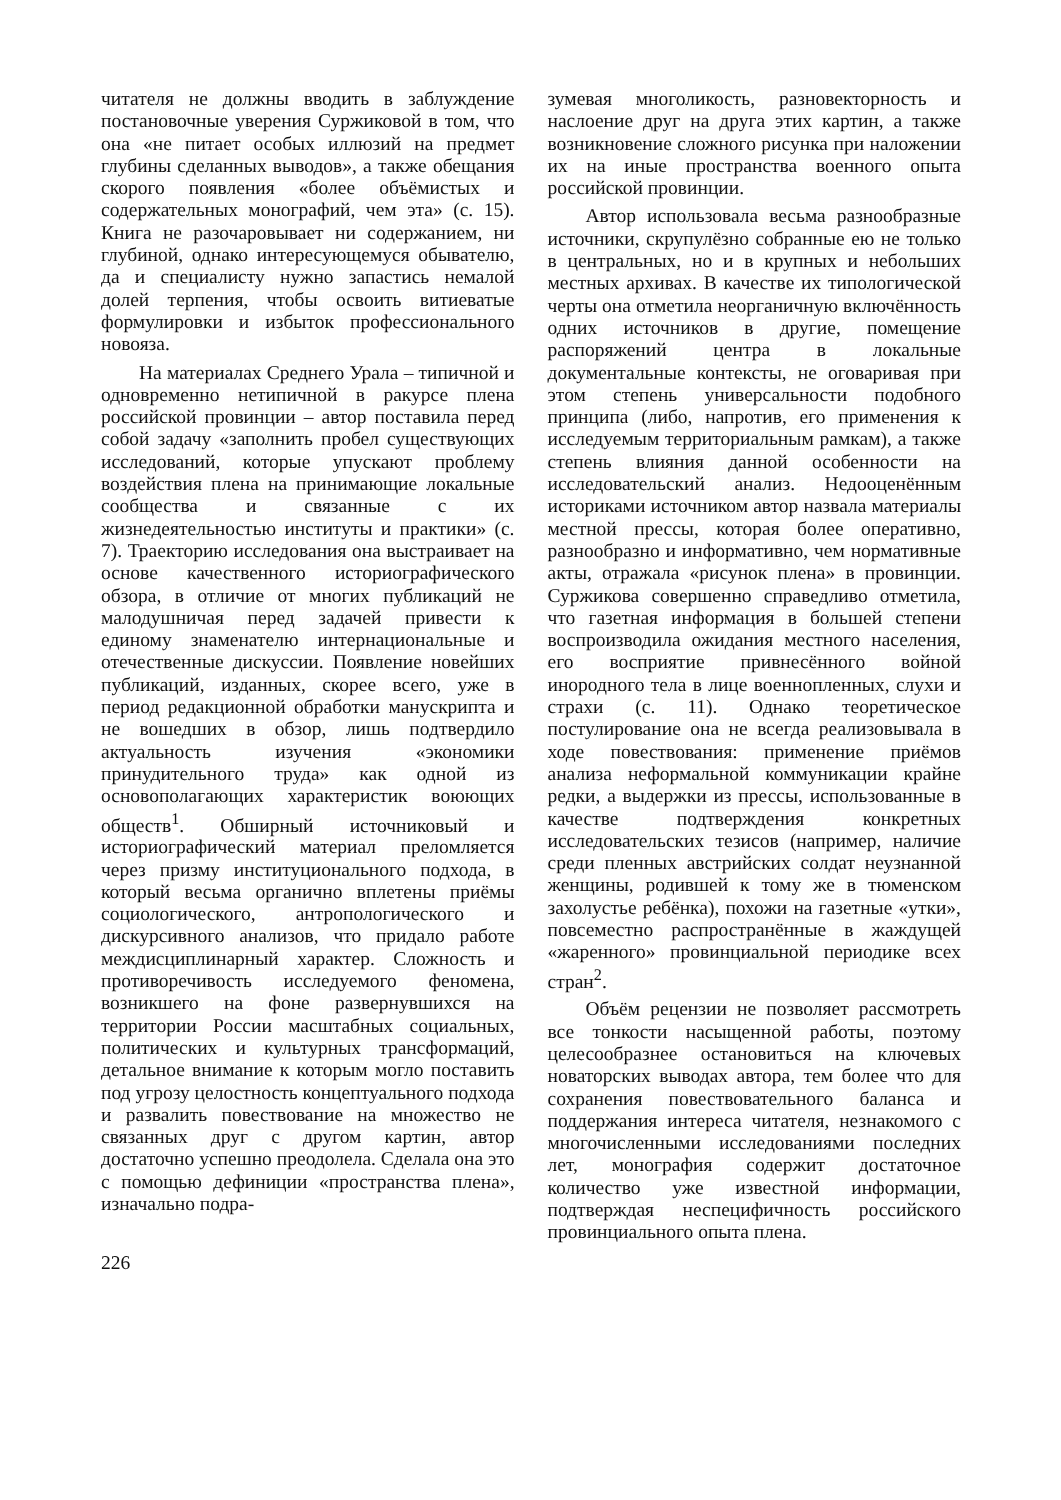читателя не должны вводить в заблуждение постановочные уверения Суржиковой в том, что она «не питает особых иллюзий на предмет глубины сделанных выводов», а также обещания скорого появления «более объёмистых и содержательных монографий, чем эта» (с. 15). Книга не разочаровывает ни содержанием, ни глубиной, однако интересующемуся обывателю, да и специалисту нужно запастись немалой долей терпения, чтобы освоить витиеватые формулировки и избыток профессионального новояза.
На материалах Среднего Урала – типичной и одновременно нетипичной в ракурсе плена российской провинции – автор поставила перед собой задачу «заполнить пробел существующих исследований, которые упускают проблему воздействия плена на принимающие локальные сообщества и связанные с их жизнедеятельностью институты и практики» (с. 7). Траекторию исследования она выстраивает на основе качественного историографического обзора, в отличие от многих публикаций не малодушничая перед задачей привести к единому знаменателю интернациональные и отечественные дискуссии. Появление новейших публикаций, изданных, скорее всего, уже в период редакционной обработки манускрипта и не вошедших в обзор, лишь подтвердило актуальность изучения «экономики принудительного труда» как одной из основополагающих характеристик воюющих обществ<sup>1</sup>. Обширный источниковый и историографический материал преломляется через призму институционального подхода, в который весьма органично вплетены приёмы социологического, антропологического и дискурсивного анализов, что придало работе междисциплинарный характер. Сложность и противоречивость исследуемого феномена, возникшего на фоне развернувшихся на территории России масштабных социальных, политических и культурных трансформаций, детальное внимание к которым могло поставить под угрозу целостность концептуального подхода и развалить повествование на множество не связанных друг с другом картин, автор достаточно успешно преодолела. Сделала она это с помощью дефиниции «пространства плена», изначально подра-
зумевая многоликость, разновекторность и наслоение друг на друга этих картин, а также возникновение сложного рисунка при наложении их на иные пространства военного опыта российской провинции.
Автор использовала весьма разнообразные источники, скрупулёзно собранные ею не только в центральных, но и в крупных и небольших местных архивах. В качестве их типологической черты она отметила неорганичную включённость одних источников в другие, помещение распоряжений центра в локальные документальные контексты, не оговаривая при этом степень универсальности подобного принципа (либо, напротив, его применения к исследуемым территориальным рамкам), а также степень влияния данной особенности на исследовательский анализ. Недооценённым историками источником автор назвала материалы местной прессы, которая более оперативно, разнообразно и информативно, чем нормативные акты, отражала «рисунок плена» в провинции. Суржикова совершенно справедливо отметила, что газетная информация в большей степени воспроизводила ожидания местного населения, его восприятие привнесённого войной инородного тела в лице военнопленных, слухи и страхи (с. 11). Однако теоретическое постулирование она не всегда реализовывала в ходе повествования: применение приёмов анализа неформальной коммуникации крайне редки, а выдержки из прессы, использованные в качестве подтверждения конкретных исследовательских тезисов (например, наличие среди пленных австрийских солдат неузнанной женщины, родившей к тому же в тюменском захолустье ребёнка), похожи на газетные «утки», повсеместно распространённые в жаждущей «жаренного» провинциальной периодике всех стран<sup>2</sup>.
Объём рецензии не позволяет рассмотреть все тонкости насыщенной работы, поэтому целесообразнее остановиться на ключевых новаторских выводах автора, тем более что для сохранения повествовательного баланса и поддержания интереса читателя, незнакомого с многочисленными исследованиями последних лет, монография содержит достаточное количество уже известной информации, подтверждая неспецифичность российского провинциального опыта плена.
226